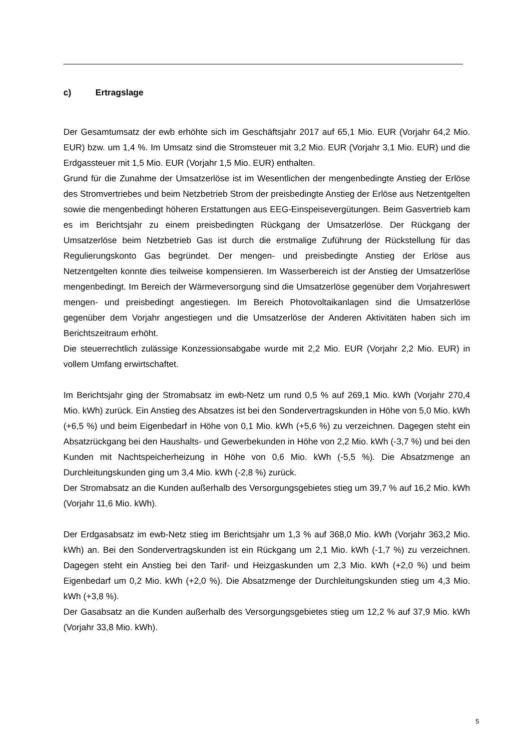c) Ertragslage
Der Gesamtumsatz der ewb erhöhte sich im Geschäftsjahr 2017 auf 65,1 Mio. EUR (Vorjahr 64,2 Mio. EUR) bzw. um 1,4 %. Im Umsatz sind die Stromsteuer mit 3,2 Mio. EUR (Vorjahr 3,1 Mio. EUR) und die Erdgassteuer mit 1,5 Mio. EUR (Vorjahr 1,5 Mio. EUR) enthalten.
Grund für die Zunahme der Umsatzerlöse ist im Wesentlichen der mengenbedingte Anstieg der Erlöse des Stromvertriebes und beim Netzbetrieb Strom der preisbedingte Anstieg der Erlöse aus Netzentgelten sowie die mengenbedingt höheren Erstattungen aus EEG-Einspeisevergütungen. Beim Gasvertrieb kam es im Berichtsjahr zu einem preisbedingten Rückgang der Umsatzerlöse. Der Rückgang der Umsatzerlöse beim Netzbetrieb Gas ist durch die erstmalige Zuführung der Rückstellung für das Regulierungskonto Gas begründet. Der mengen- und preisbedingte Anstieg der Erlöse aus Netzentgelten konnte dies teilweise kompensieren. Im Wasserbereich ist der Anstieg der Umsatzerlöse mengenbedingt. Im Bereich der Wärmeversorgung sind die Umsatzerlöse gegenüber dem Vorjahreswert mengen- und preisbedingt angestiegen. Im Bereich Photovoltaikanlagen sind die Umsatzerlöse gegenüber dem Vorjahr angestiegen und die Umsatzerlöse der Anderen Aktivitäten haben sich im Berichtszeitraum erhöht.
Die steuerrechtlich zulässige Konzessionsabgabe wurde mit 2,2 Mio. EUR (Vorjahr 2,2 Mio. EUR) in vollem Umfang erwirtschaftet.
Im Berichtsjahr ging der Stromabsatz im ewb-Netz um rund 0,5 % auf 269,1 Mio. kWh (Vorjahr 270,4 Mio. kWh) zurück. Ein Anstieg des Absatzes ist bei den Sondervertragskunden in Höhe von 5,0 Mio. kWh (+6,5 %) und beim Eigenbedarf in Höhe von 0,1 Mio. kWh (+5,6 %) zu verzeichnen. Dagegen steht ein Absatzrückgang bei den Haushalts- und Gewerbekunden in Höhe von 2,2 Mio. kWh (-3,7 %) und bei den Kunden mit Nachtspeicherheizung in Höhe von 0,6 Mio. kWh (-5,5 %). Die Absatzmenge an Durchleitungskunden ging um 3,4 Mio. kWh (-2,8 %) zurück.
Der Stromabsatz an die Kunden außerhalb des Versorgungsgebietes stieg um 39,7 % auf 16,2 Mio. kWh (Vorjahr 11,6 Mio. kWh).
Der Erdgasabsatz im ewb-Netz stieg im Berichtsjahr um 1,3 % auf 368,0 Mio. kWh (Vorjahr 363,2 Mio. kWh) an. Bei den Sondervertragskunden ist ein Rückgang um 2,1 Mio. kWh (-1,7 %) zu verzeichnen. Dagegen steht ein Anstieg bei den Tarif- und Heizgaskunden um 2,3 Mio. kWh (+2,0 %) und beim Eigenbedarf um 0,2 Mio. kWh (+2,0 %). Die Absatzmenge der Durchleitungskunden stieg um 4,3 Mio. kWh (+3,8 %).
Der Gasabsatz an die Kunden außerhalb des Versorgungsgebietes stieg um 12,2 % auf 37,9 Mio. kWh (Vorjahr 33,8 Mio. kWh).
5